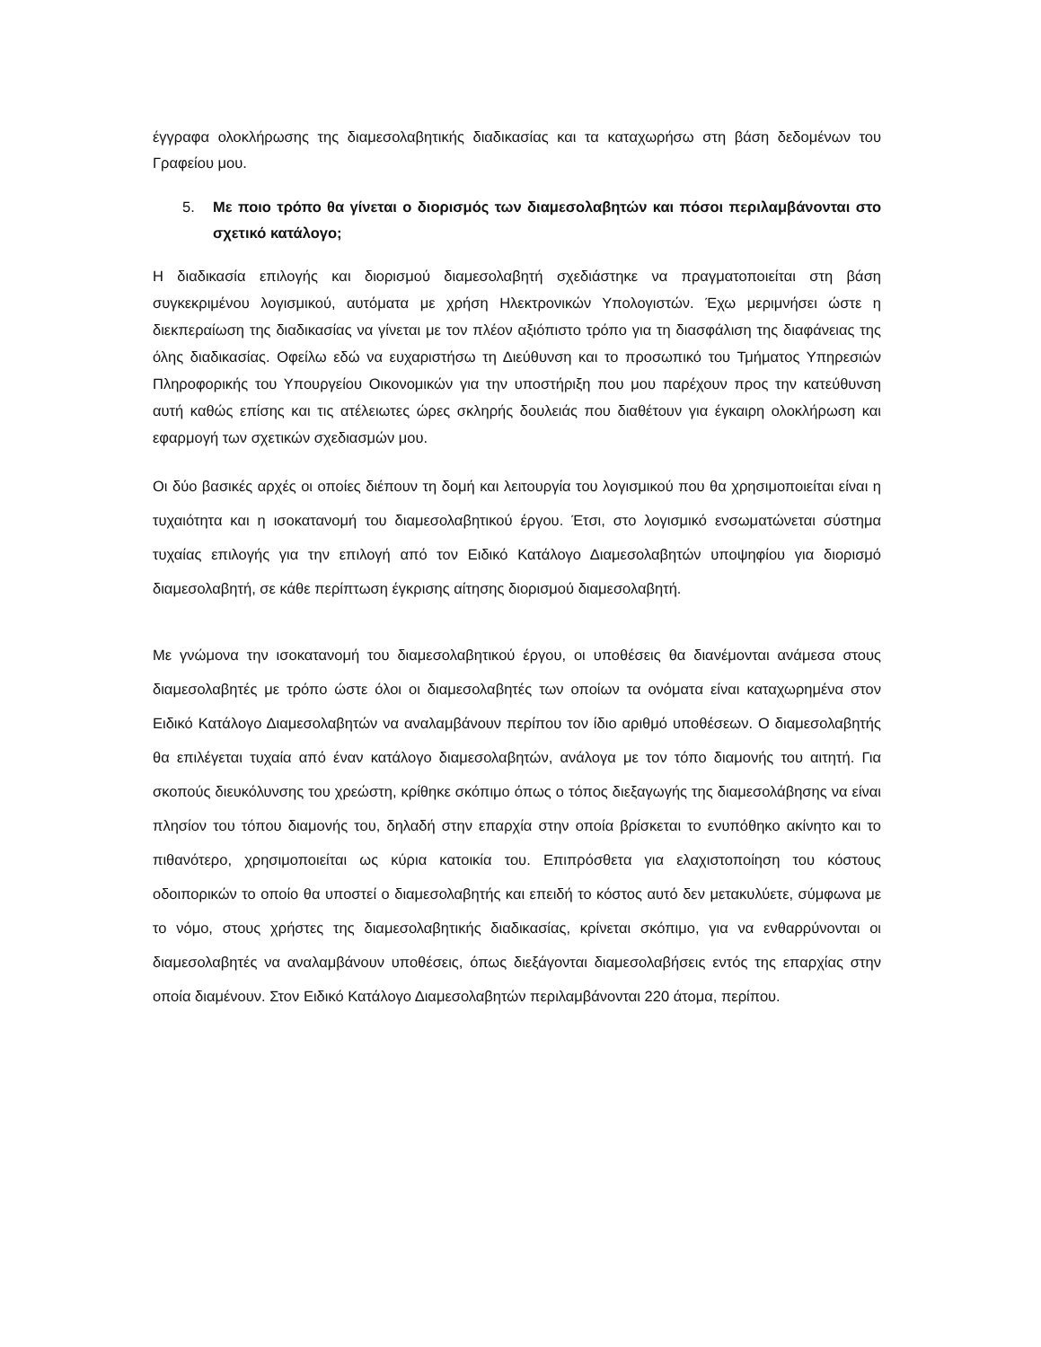έγγραφα ολοκλήρωσης της διαμεσολαβητικής διαδικασίας και τα καταχωρήσω στη βάση δεδομένων του Γραφείου μου.
5. Με ποιο τρόπο θα γίνεται ο διορισμός των διαμεσολαβητών και πόσοι περιλαμβάνονται στο σχετικό κατάλογο;
Η διαδικασία επιλογής και διορισμού διαμεσολαβητή σχεδιάστηκε να πραγματοποιείται στη βάση συγκεκριμένου λογισμικού, αυτόματα με χρήση Ηλεκτρονικών Υπολογιστών. Έχω μεριμνήσει ώστε η διεκπεραίωση της διαδικασίας να γίνεται με τον πλέον αξιόπιστο τρόπο για τη διασφάλιση της διαφάνειας της όλης διαδικασίας. Οφείλω εδώ να ευχαριστήσω τη Διεύθυνση και το προσωπικό του Τμήματος Υπηρεσιών Πληροφορικής του Υπουργείου Οικονομικών για την υποστήριξη που μου παρέχουν προς την κατεύθυνση αυτή καθώς επίσης και τις ατέλειωτες ώρες σκληρής δουλειάς που διαθέτουν για έγκαιρη ολοκλήρωση και εφαρμογή των σχετικών σχεδιασμών μου.
Οι δύο βασικές αρχές οι οποίες διέπουν τη δομή και λειτουργία του λογισμικού που θα χρησιμοποιείται είναι η τυχαιότητα και η ισοκατανομή του διαμεσολαβητικού έργου. Έτσι, στο λογισμικό ενσωματώνεται σύστημα τυχαίας επιλογής για την επιλογή από τον Ειδικό Κατάλογο Διαμεσολαβητών υποψηφίου για διορισμό διαμεσολαβητή, σε κάθε περίπτωση έγκρισης αίτησης διορισμού διαμεσολαβητή.
Με γνώμονα την ισοκατανομή του διαμεσολαβητικού έργου, οι υποθέσεις θα διανέμονται ανάμεσα στους διαμεσολαβητές με τρόπο ώστε όλοι οι διαμεσολαβητές των οποίων τα ονόματα είναι καταχωρημένα στον Ειδικό Κατάλογο Διαμεσολαβητών να αναλαμβάνουν περίπου τον ίδιο αριθμό υποθέσεων. Ο διαμεσολαβητής θα επιλέγεται τυχαία από έναν κατάλογο διαμεσολαβητών, ανάλογα με τον τόπο διαμονής του αιτητή. Για σκοπούς διευκόλυνσης του χρεώστη, κρίθηκε σκόπιμο όπως ο τόπος διεξαγωγής της διαμεσολάβησης να είναι πλησίον του τόπου διαμονής του, δηλαδή στην επαρχία στην οποία βρίσκεται το ενυπόθηκο ακίνητο και το πιθανότερο, χρησιμοποιείται ως κύρια κατοικία του. Επιπρόσθετα για ελαχιστοποίηση του κόστους οδοιπορικών το οποίο θα υποστεί ο διαμεσολαβητής και επειδή το κόστος αυτό δεν μετακυλύετε, σύμφωνα με το νόμο, στους χρήστες της διαμεσολαβητικής διαδικασίας, κρίνεται σκόπιμο, για να ενθαρρύνονται οι διαμεσολαβητές να αναλαμβάνουν υποθέσεις, όπως διεξάγονται διαμεσολαβήσεις εντός της επαρχίας στην οποία διαμένουν. Στον Ειδικό Κατάλογο Διαμεσολαβητών περιλαμβάνονται 220 άτομα, περίπου.